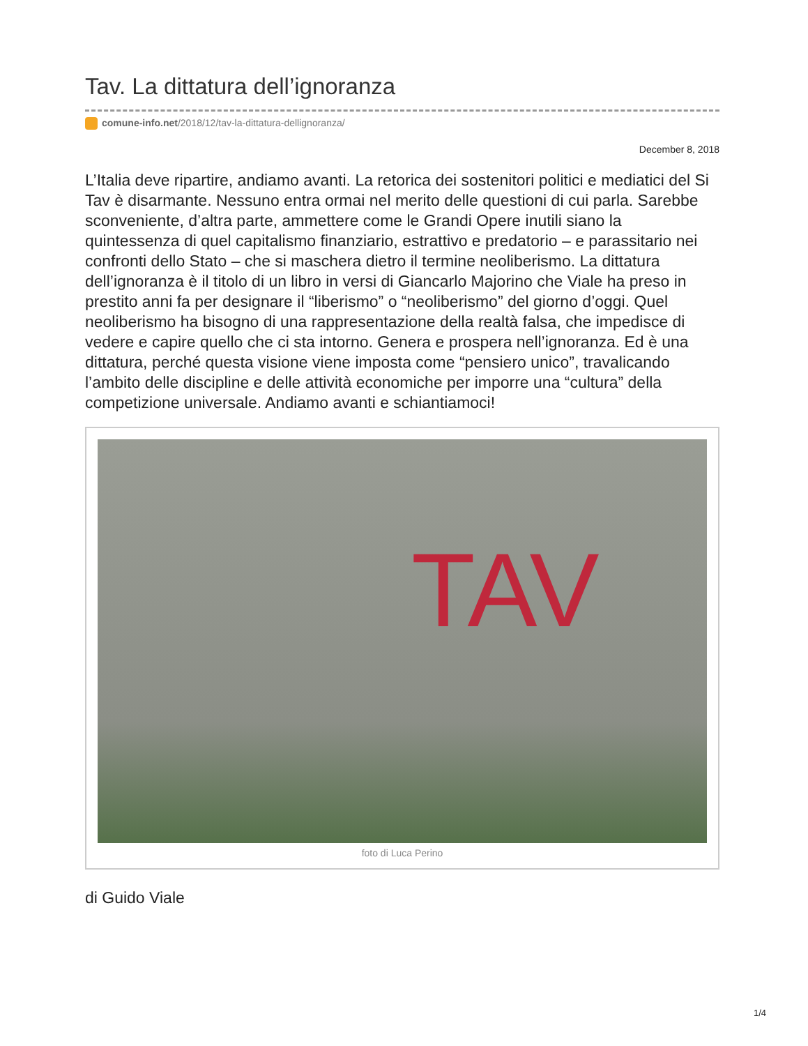Tav. La dittatura dell’ignoranza
comune-info.net/2018/12/tav-la-dittatura-dellignoranza/
December 8, 2018
L’Italia deve ripartire, andiamo avanti. La retorica dei sostenitori politici e mediatici del Si Tav è disarmante. Nessuno entra ormai nel merito delle questioni di cui parla. Sarebbe sconveniente, d’altra parte, ammettere come le Grandi Opere inutili siano la quintessenza di quel capitalismo finanziario, estrattivo e predatorio – e parassitario nei confronti dello Stato – che si maschera dietro il termine neoliberismo. La dittatura dell’ignoranza è il titolo di un libro in versi di Giancarlo Majorino che Viale ha preso in prestito anni fa per designare il “liberismo” o “neoliberismo” del giorno d’oggi. Quel neoliberismo ha bisogno di una rappresentazione della realtà falsa, che impedisce di vedere e capire quello che ci sta intorno. Genera e prospera nell’ignoranza. Ed è una dittatura, perché questa visione viene imposta come “pensiero unico”, travalicando l’ambito delle discipline e delle attività economiche per imporre una “cultura” della competizione universale. Andiamo avanti e schiantiamoci!
TAV
foto di Luca Perino
di Guido Viale
1/4